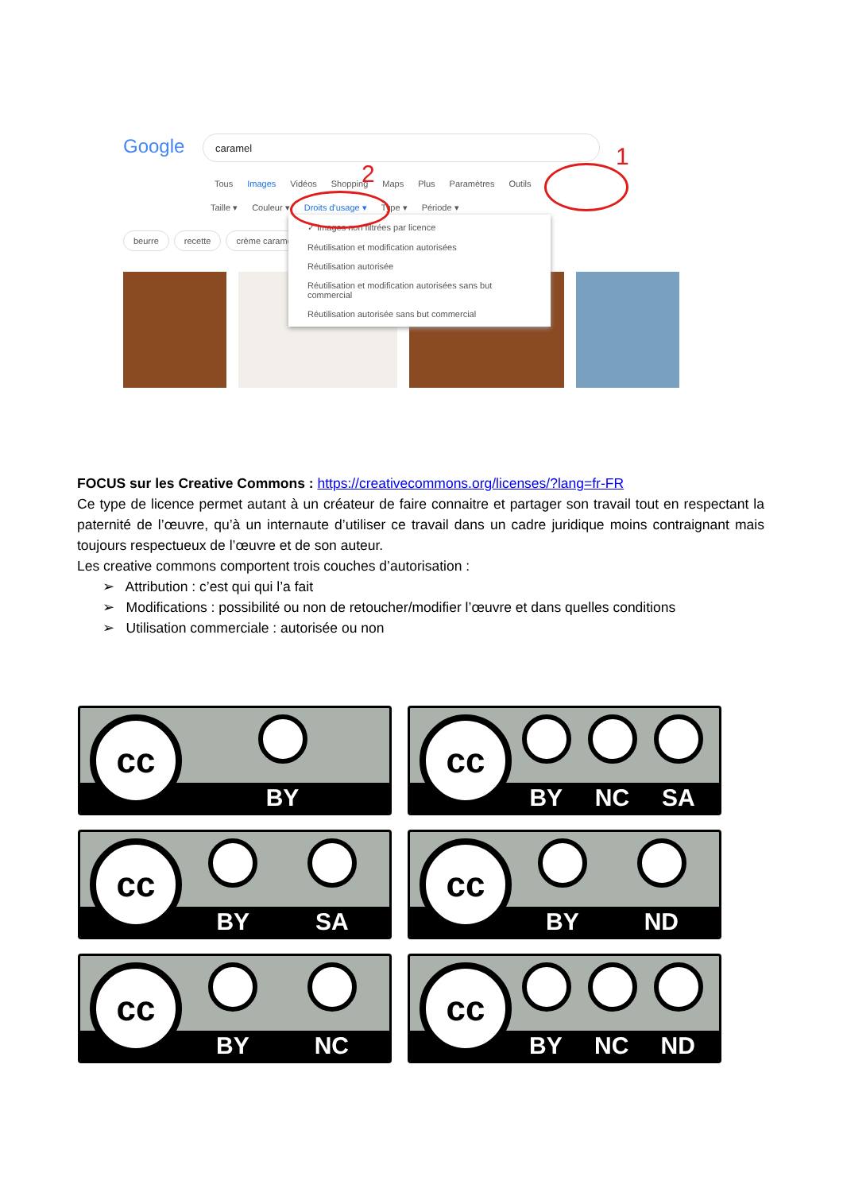Google caramel
Tous Images Vidéos Shopping Maps Plus Paramètres Outils
Taille ▾ Couleur ▾ Droits d'usage ▾ Type ▾ Période ▾
beurre recette crème caramel
✓ Images non filtrées par licence
Réutilisation et modification autorisées
Réutilisation autorisée
Réutilisation et modification autorisées sans but commercial
Réutilisation autorisée sans but commercial
1
2
FOCUS sur les Creative Commons : https://creativecommons.org/licenses/?lang=fr-FR
Ce type de licence permet autant à un créateur de faire connaitre et partager son travail tout en respectant la paternité de l’œuvre, qu’à un internaute d’utiliser ce travail dans un cadre juridique moins contraignant mais toujours respectueux de l’œuvre et de son auteur.
Les creative commons comportent trois couches d’autorisation :
➢ Attribution : c’est qui qui l’a fait
➢ Modifications : possibilité ou non de retoucher/modifier l’œuvre et dans quelles conditions
➢ Utilisation commerciale : autorisée ou non
cc
BY
cc
BY NC SA
cc
BY SA
cc
BY ND
cc
BY NC
cc
BY NC ND